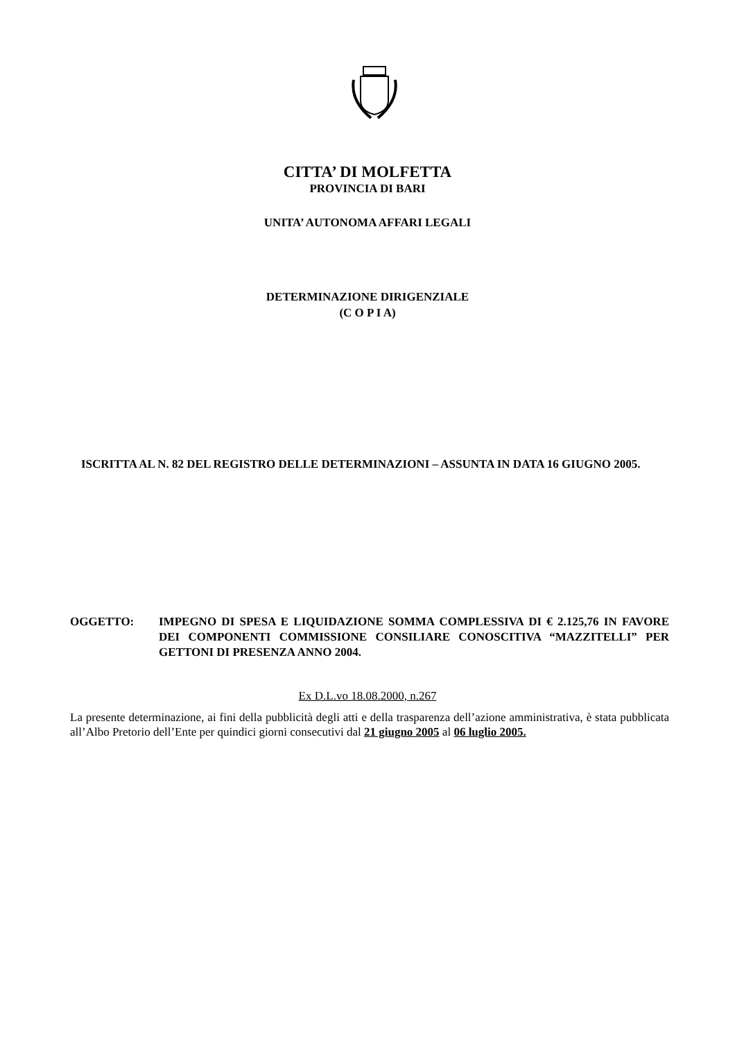CITTA’ DI MOLFETTA
PROVINCIA DI BARI
UNITA’ AUTONOMA AFFARI LEGALI
DETERMINAZIONE DIRIGENZIALE
(C O P I A)
ISCRITTA AL N. 82 DEL REGISTRO DELLE DETERMINAZIONI – ASSUNTA IN DATA 16 GIUGNO 2005.
OGGETTO: IMPEGNO DI SPESA E LIQUIDAZIONE SOMMA COMPLESSIVA DI € 2.125,76 IN FAVORE DEI COMPONENTI COMMISSIONE CONSILIARE CONOSCITIVA “MAZZITELLI” PER GETTONI DI PRESENZA ANNO 2004.
Ex D.L.vo 18.08.2000, n.267
La presente determinazione, ai fini della pubblicità degli atti e della trasparenza dell’azione amministrativa, è stata pubblicata all’Albo Pretorio dell’Ente per quindici giorni consecutivi dal 21 giugno 2005 al 06 luglio 2005.